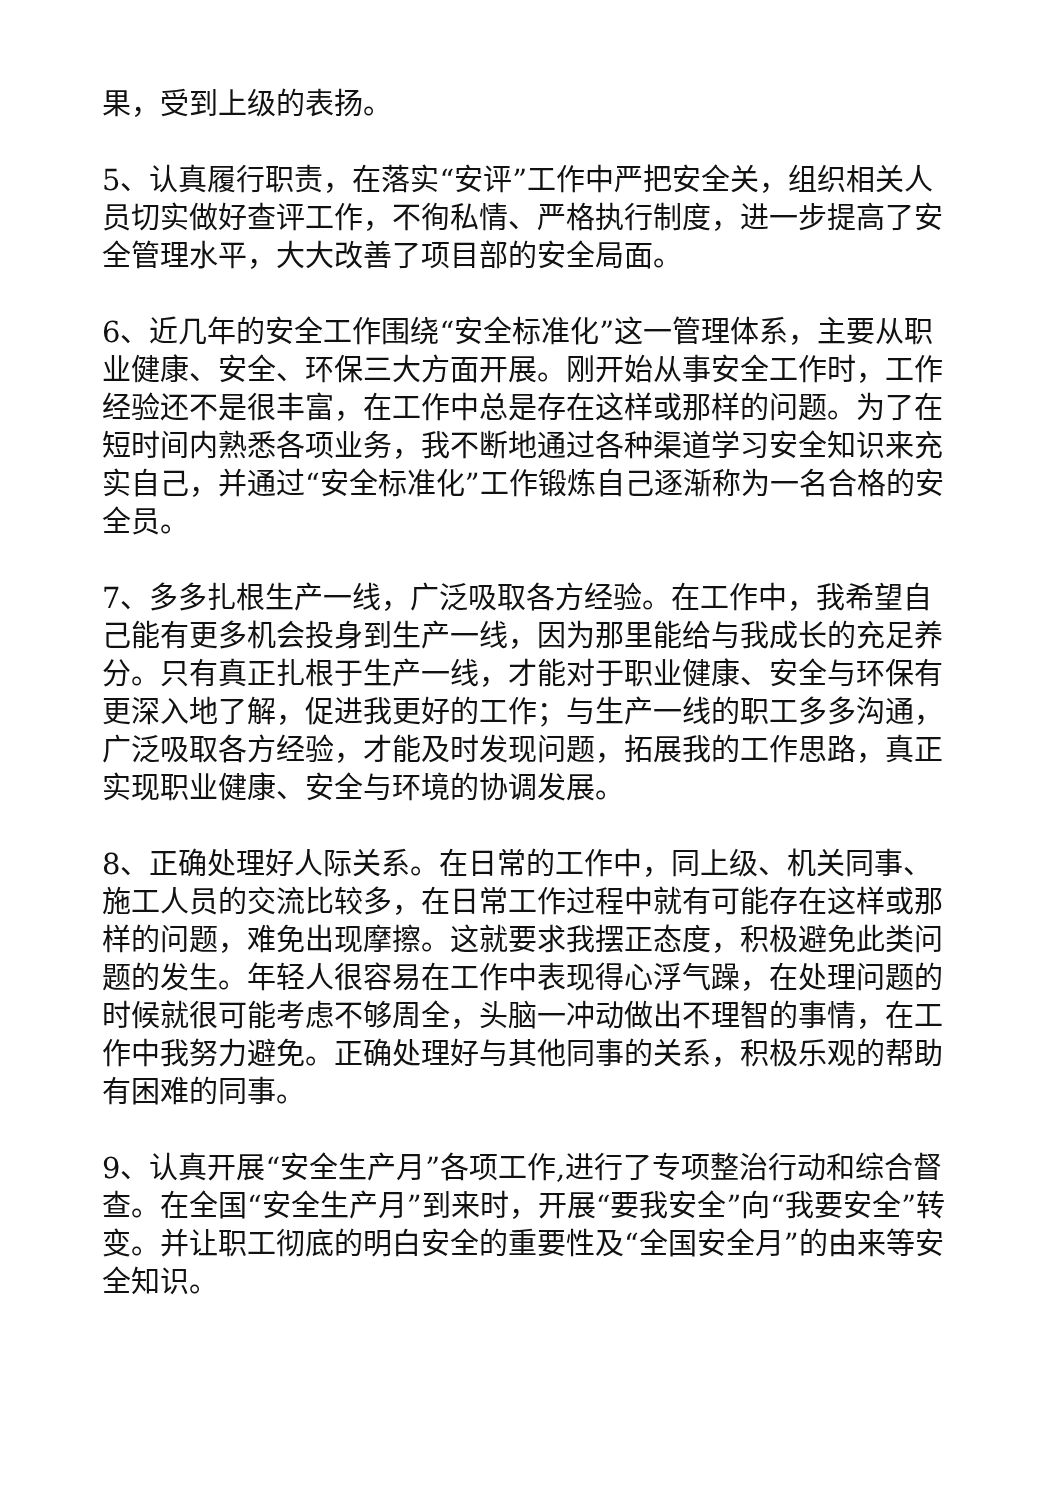果，受到上级的表扬。
5、认真履行职责，在落实“安评”工作中严把安全关，组织相关人员切实做好查评工作，不徇私情、严格执行制度，进一步提高了安全管理水平，大大改善了项目部的安全局面。
6、近几年的安全工作围绕“安全标准化”这一管理体系，主要从职业健康、安全、环保三大方面开展。刚开始从事安全工作时，工作经验还不是很丰富，在工作中总是存在这样或那样的问题。为了在短时间内熟悉各项业务，我不断地通过各种渠道学习安全知识来充实自己，并通过“安全标准化”工作锻炼自己逐渐称为一名合格的安全员。
7、多多扎根生产一线，广泛吸取各方经验。在工作中，我希望自己能有更多机会投身到生产一线，因为那里能给与我成长的充足养分。只有真正扎根于生产一线，才能对于职业健康、安全与环保有更深入地了解，促进我更好的工作；与生产一线的职工多多沟通，广泛吸取各方经验，才能及时发现问题，拓展我的工作思路，真正实现职业健康、安全与环境的协调发展。
8、正确处理好人际关系。在日常的工作中，同上级、机关同事、施工人员的交流比较多，在日常工作过程中就有可能存在这样或那样的问题，难免出现摩擦。这就要求我摆正态度，积极避免此类问题的发生。年轻人很容易在工作中表现得心浮气躁，在处理问题的时候就很可能考虑不够周全，头脑一冲动做出不理智的事情，在工作中我努力避免。正确处理好与其他同事的关系，积极乐观的帮助有困难的同事。
9、认真开展“安全生产月”各项工作,进行了专项整治行动和综合督查。在全国“安全生产月”到来时，开展“要我安全”向“我要安全”转变。并让职工彻底的明白安全的重要性及“全国安全月”的由来等安全知识。